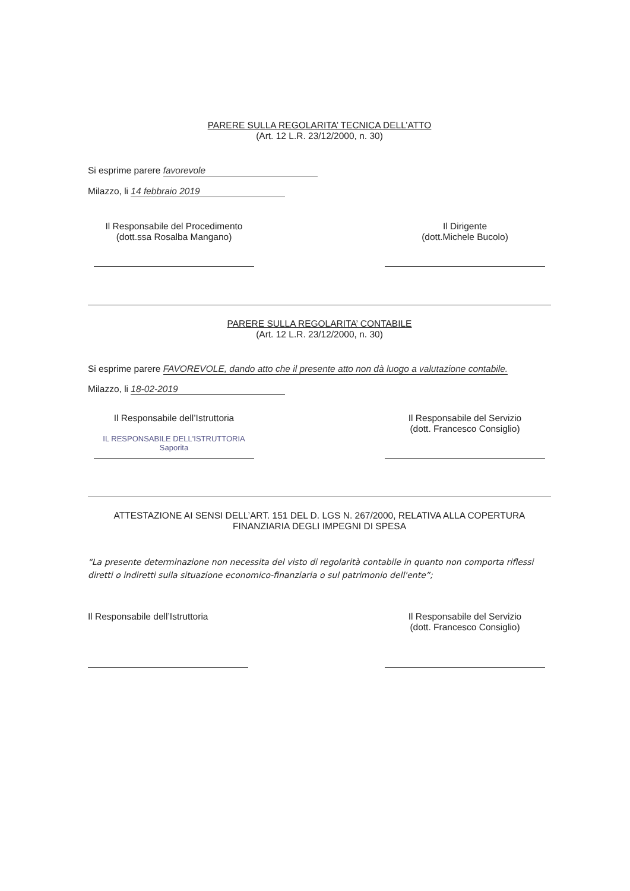PARERE SULLA REGOLARITA’ TECNICA DELL’ATTO
(Art. 12 L.R. 23/12/2000, n. 30)
Si esprime parere favorevole
Milazzo, li 14 febbraio 2019
Il Responsabile del Procedimento
(dott.ssa Rosalba Mangano)
Il Dirigente
(dott.Michele Bucolo)
PARERE SULLA REGOLARITA’ CONTABILE
(Art. 12 L.R. 23/12/2000, n. 30)
Si esprime parere FAVOREVOLE, dando atto che il presente atto non dà luogo a valutazione contabile.
Milazzo, li 18-02-2019
Il Responsabile dell’Istruttoria
IL RESPONSABILE DELL'ISTRUTTORIA Saporita
Il Responsabile del Servizio
(dott. Francesco Consiglio)
ATTESTAZIONE AI SENSI DELL’ART. 151 DEL D. LGS N. 267/2000, RELATIVA ALLA COPERTURA FINANZIARIA DEGLI IMPEGNI DI SPESA
“La presente determinazione non necessita del visto di regolarità contabile in quanto non comporta riflessi diretti o indiretti sulla situazione economico-finanziaria o sul patrimonio dell'ente”;
Il Responsabile dell’Istruttoria
Il Responsabile del Servizio
(dott. Francesco Consiglio)